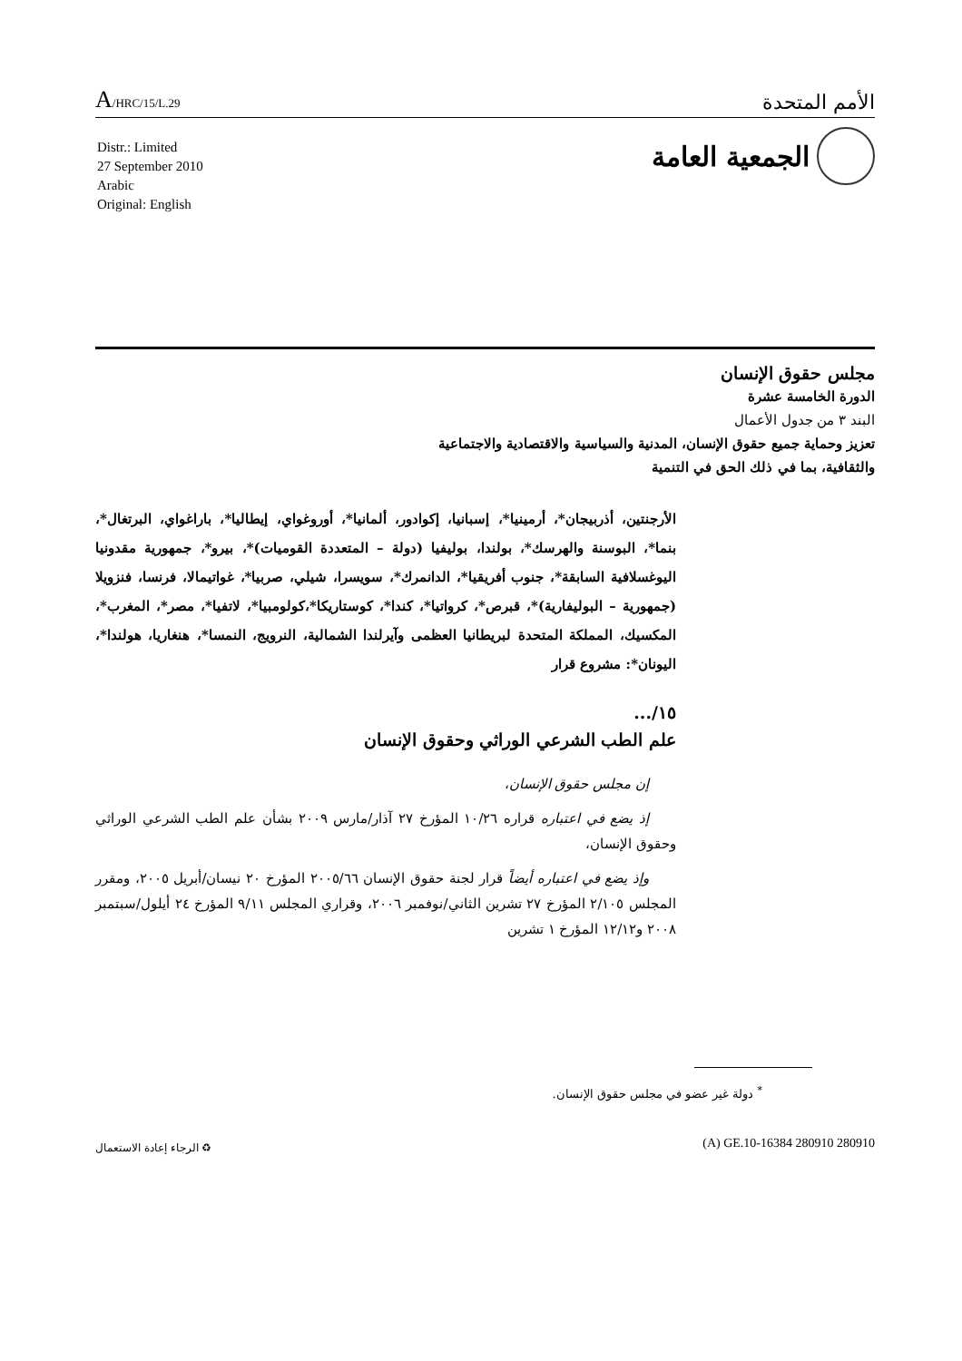A/HRC/15/L.29
الأمم المتحدة
الجمعية العامة
Distr.: Limited
27 September 2010
Arabic
Original: English
مجلس حقوق الإنسان
الدورة الخامسة عشرة
البند ٣ من جدول الأعمال
تعزيز وحماية جميع حقوق الإنسان، المدنية والسياسية والاقتصادية والاجتماعية
والثقافية، بما في ذلك الحق في التنمية
الأرجنتين، أذربيجان*، أرمينيا*، إسبانيا، إكوادور، ألمانيا*، أوروغواي، إيطاليا*، باراغواي، البرتغال*، بنما*، البوسنة والهرسك*، بولندا، بوليفيا (دولة – المتعددة القوميات)*، بيرو*، جمهورية مقدونيا اليوغسلافية السابقة*، جنوب أفريقيا*، الدانمرك*، سويسرا، شيلي، صربيا*، غواتيمالا، فرنسا، فنزويلا (جمهورية – البوليفارية)*، قبرص*، كرواتيا*، كندا*، كوستاريكا*،كولومبيا*، لاتفيا*، مصر*، المغرب*، المكسيك، المملكة المتحدة لبريطانيا العظمى وآيرلندا الشمالية، النرويج، النمسا*، هنغاريا، هولندا*، اليونان*: مشروع قرار
١٥/...
علم الطب الشرعي الوراثي وحقوق الإنسان
إن مجلس حقوق الإنسان،
إذ يضع في اعتباره قراره ١٠/٢٦ المؤرخ ٢٧ آذار/مارس ٢٠٠٩ بشأن علم الطب الشرعي الوراثي وحقوق الإنسان،
وإذ يضع في اعتباره أيضاً قرار لجنة حقوق الإنسان ٢٠٠٥/٦٦ المؤرخ ٢٠ نيسان/أبريل ٢٠٠٥، ومقرر المجلس ٢/١٠٥ المؤرخ ٢٧ تشرين الثاني/نوفمبر ٢٠٠٦، وقراري المجلس ٩/١١ المؤرخ ٢٤ أيلول/سبتمبر ٢٠٠٨ و١٢/١٢ المؤرخ ١ تشرين
<sup>*</sup> دولة غير عضو في مجلس حقوق الإنسان.
(A) GE.10-16384 280910 280910 ♻ الرجاء إعادة الاستعمال